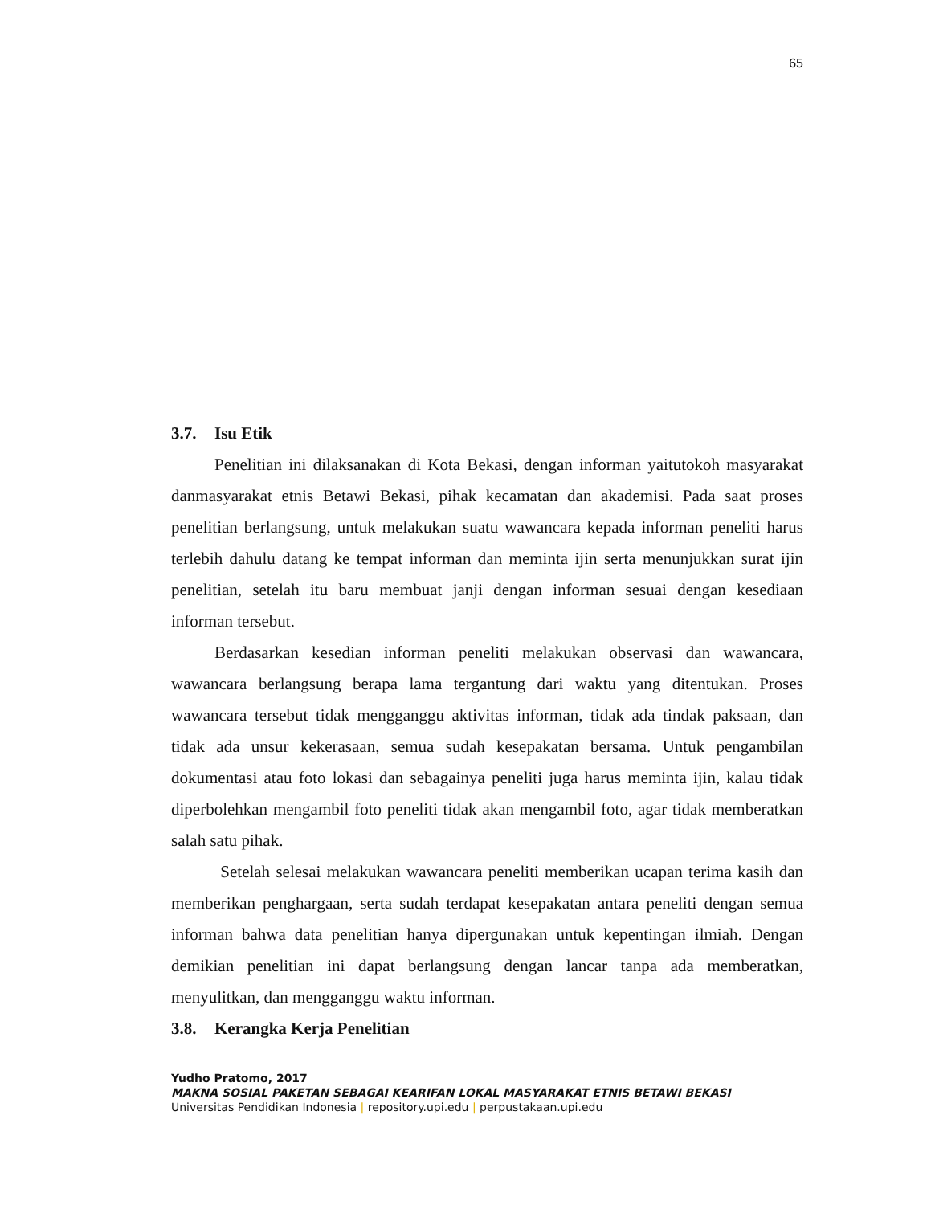65
3.7. Isu Etik
Penelitian ini dilaksanakan di Kota Bekasi, dengan informan yaitutokoh masyarakat danmasyarakat etnis Betawi Bekasi, pihak kecamatan dan akademisi. Pada saat proses penelitian berlangsung, untuk melakukan suatu wawancara kepada informan peneliti harus terlebih dahulu datang ke tempat informan dan meminta ijin serta menunjukkan surat ijin penelitian, setelah itu baru membuat janji dengan informan sesuai dengan kesediaan informan tersebut.
Berdasarkan kesedian informan peneliti melakukan observasi dan wawancara, wawancara berlangsung berapa lama tergantung dari waktu yang ditentukan. Proses wawancara tersebut tidak mengganggu aktivitas informan, tidak ada tindak paksaan, dan tidak ada unsur kekerasaan, semua sudah kesepakatan bersama. Untuk pengambilan dokumentasi atau foto lokasi dan sebagainya peneliti juga harus meminta ijin, kalau tidak diperbolehkan mengambil foto peneliti tidak akan mengambil foto, agar tidak memberatkan salah satu pihak.
Setelah selesai melakukan wawancara peneliti memberikan ucapan terima kasih dan memberikan penghargaan, serta sudah terdapat kesepakatan antara peneliti dengan semua informan bahwa data penelitian hanya dipergunakan untuk kepentingan ilmiah. Dengan demikian penelitian ini dapat berlangsung dengan lancar tanpa ada memberatkan, menyulitkan, dan mengganggu waktu informan.
3.8. Kerangka Kerja Penelitian
Yudho Pratomo, 2017
MAKNA SOSIAL PAKETAN SEBAGAI KEARIFAN LOKAL MASYARAKAT ETNIS BETAWI BEKASI
Universitas Pendidikan Indonesia | repository.upi.edu | perpustakaan.upi.edu